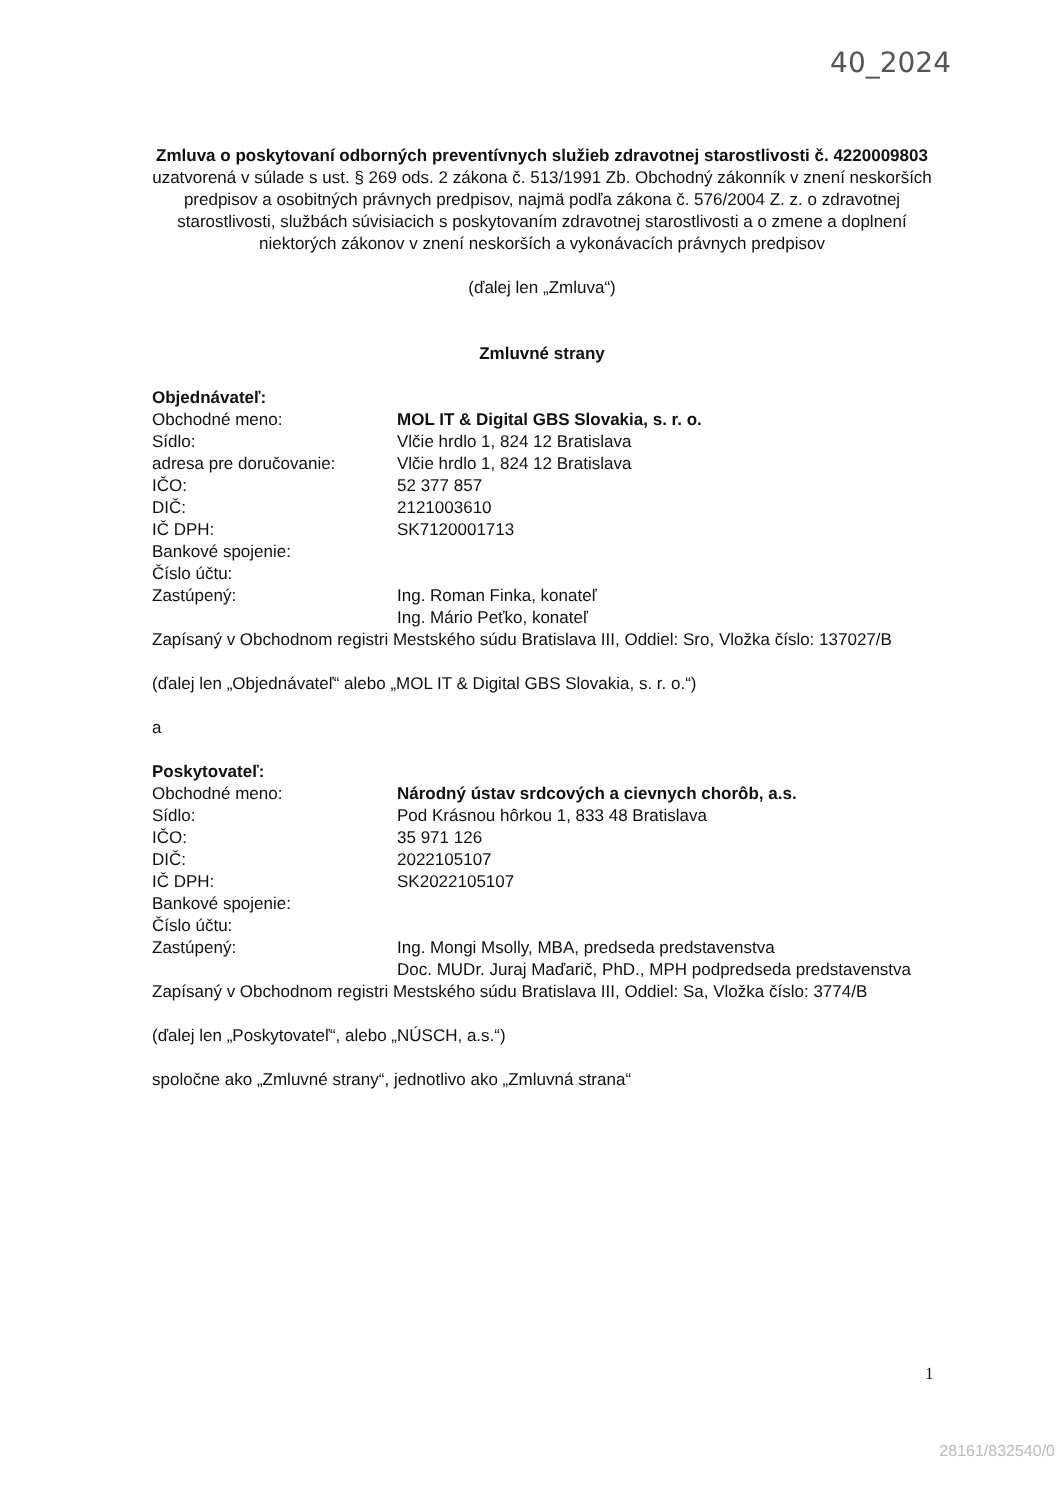40_2024
Zmluva o poskytovaní odborných preventívnych služieb zdravotnej starostlivosti č. 4220009803
uzatvorená v súlade s ust. § 269 ods. 2 zákona č. 513/1991 Zb. Obchodný zákonník v znení neskorších predpisov a osobitných právnych predpisov, najmä podľa zákona č. 576/2004 Z. z. o zdravotnej starostlivosti, službách súvisiacich s poskytovaním zdravotnej starostlivosti a o zmene a doplnení niektorých zákonov v znení neskorších a vykonávacích právnych predpisov
(ďalej len „Zmluva“)
Zmluvné strany
Objednávateľ:
Obchodné meno: MOL IT & Digital GBS Slovakia, s. r. o.
Sídlo: Vlčie hrdlo 1, 824 12 Bratislava
adresa pre doručovanie: Vlčie hrdlo 1, 824 12 Bratislava
IČO: 52 377 857
DIČ: 2121003610
IČ DPH: SK7120001713
Bankové spojenie:
Číslo účtu:
Zastúpený: Ing. Roman Finka, konateľ
Ing. Mário Peťko, konateľ
Zapísaný v Obchodnom registri Mestského súdu Bratislava III, Oddiel: Sro, Vložka číslo: 137027/B
(ďalej len „Objednávateľ“ alebo „MOL IT & Digital GBS Slovakia, s. r. o.“)
a
Poskytovateľ:
Obchodné meno: Národný ústav srdcových a cievnych chorôb, a.s.
Sídlo: Pod Krásnou hôrkou 1, 833 48 Bratislava
IČO: 35 971 126
DIČ: 2022105107
IČ DPH: SK2022105107
Bankové spojenie:
Číslo účtu:
Zastúpený: Ing. Mongi Msolly, MBA, predseda predstavenstva
Doc. MUDr. Juraj Maďarič, PhD., MPH podpredseda predstavenstva
Zapísaný v Obchodnom registri Mestského súdu Bratislava III, Oddiel: Sa, Vložka číslo: 3774/B
(ďalej len „Poskytovateľ“, alebo „NÚSCH, a.s.“)
spoločne ako „Zmluvné strany“, jednotlivo ako „Zmluvná strana“
1
28161/832540/0